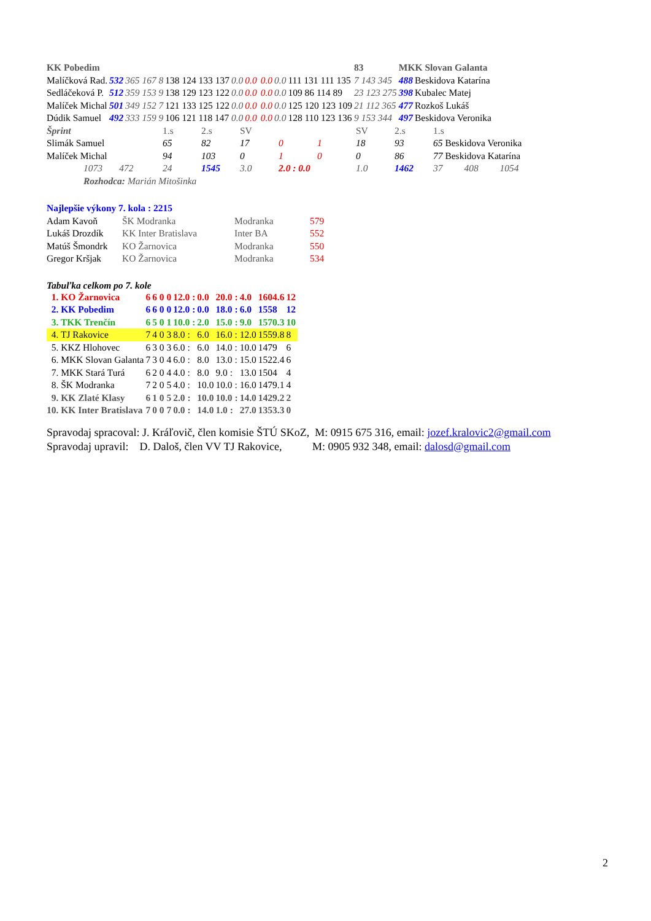| KK Pobedim | | | | | | | | | | 83 | MKK Slovan Galanta | |
| Malíčková Rad. | 532 | 365 167 8 | 138 124 133 137 | 0.0 | 0.0 | | 0.0 | 0.0 | 111 131 111 135 | 7 143 345 | 488 | Beskidova Katarína |
| Sedláčeková P. | 512 | 359 153 9 | 138 129 123 122 | 0.0 | 0.0 | | 0.0 | 0.0 | 109 86 114 89 | 23 123 275 | 398 | Kubalec Matej |
| Malíček Michal | 501 | 349 152 7 | 121 133 125 122 | 0.0 | 0.0 | | 0.0 | 0.0 | 125 120 123 109 | 21 112 365 | 477 | Rozkoš Lukáš |
| Dúdik Samuel | 492 | 333 159 9 | 106 121 118 147 | 0.0 | 0.0 | | 0.0 | 0.0 | 128 110 123 136 | 9 153 344 | 497 | Beskidova Veronika |
| Šprint | 1.s | 2.s | SV | | | SV | 2.s | 1.s |
| Slimák Samuel | 65 | 82 | 17 | 0 | 1 | 18 | 93 | 65 Beskidova Veronika |
| Malíček Michal | 94 | 103 | 0 | 1 | 0 | 0 | 86 | 77 Beskidova Katarína |
| 1073 472 | 24 | 1545 | 3.0 | 2.0 : 0.0 | | 1.0 | 1462 | 37 408 1054 |
| Rozhodca: Marián Mitošinka | | | | | | | | |
| Najlepšie výkony 7. kola : 2215 | | | |
| Adam Kavoň | ŠK Modranka | Modranka | 579 |
| Lukáš Drozdík | KK Inter Bratislava | Inter BA | 552 |
| Matúš Šmondrk | KO Žarnovica | Modranka | 550 |
| Gregor Kršjak | KO Žarnovica | Modranka | 534 |
Tabuľka celkom po 7. kole
| 1. KO Žarnovica | 6 | 6 0 0 | 12.0 : | 0.0 | 20.0 : | 4.0 | 1604.6 | 12 |
| 2. KK Pobedim | 6 | 6 0 0 | 12.0 : | 0.0 | 18.0 : | 6.0 | 1558 | 12 |
| 3. TKK Trenčín | 6 | 5 0 1 | 10.0 : | 2.0 | 15.0 : | 9.0 | 1570.3 | 10 |
| 4. TJ Rakovice | 7 | 4 0 3 | 8.0 : | 6.0 | 16.0 : | 12.0 | 1559.8 | 8 |
| 5. KKZ Hlohovec | 6 | 3 0 3 | 6.0 : | 6.0 | 14.0 : | 10.0 | 1479 | 6 |
| 6. MKK Slovan Galanta | 7 | 3 0 4 | 6.0 : | 8.0 | 13.0 : | 15.0 | 1522.4 | 6 |
| 7. MKK Stará Turá | 6 | 2 0 4 | 4.0 : | 8.0 | 9.0 : | 13.0 | 1504 | 4 |
| 8. ŠK Modranka | 7 | 2 0 5 | 4.0 : | 10.0 | 10.0 : | 16.0 | 1479.1 | 4 |
| 9. KK Zlaté Klasy | 6 | 1 0 5 | 2.0 : | 10.0 | 10.0 : | 14.0 | 1429.2 | 2 |
| 10. KK Inter Bratislava | 7 | 0 0 7 | 0.0 : | 14.0 | 1.0 : | 27.0 | 1353.3 | 0 |
Spravodaj spracoval: J. Kráľovič, člen komisie ŠTÚ SKoZ, M: 0915 675 316, email: jozef.kralovic2@gmail.com
Spravodaj upravil: D. Daloš, člen VV TJ Rakovice, M: 0905 932 348, email: dalosd@gmail.com
2